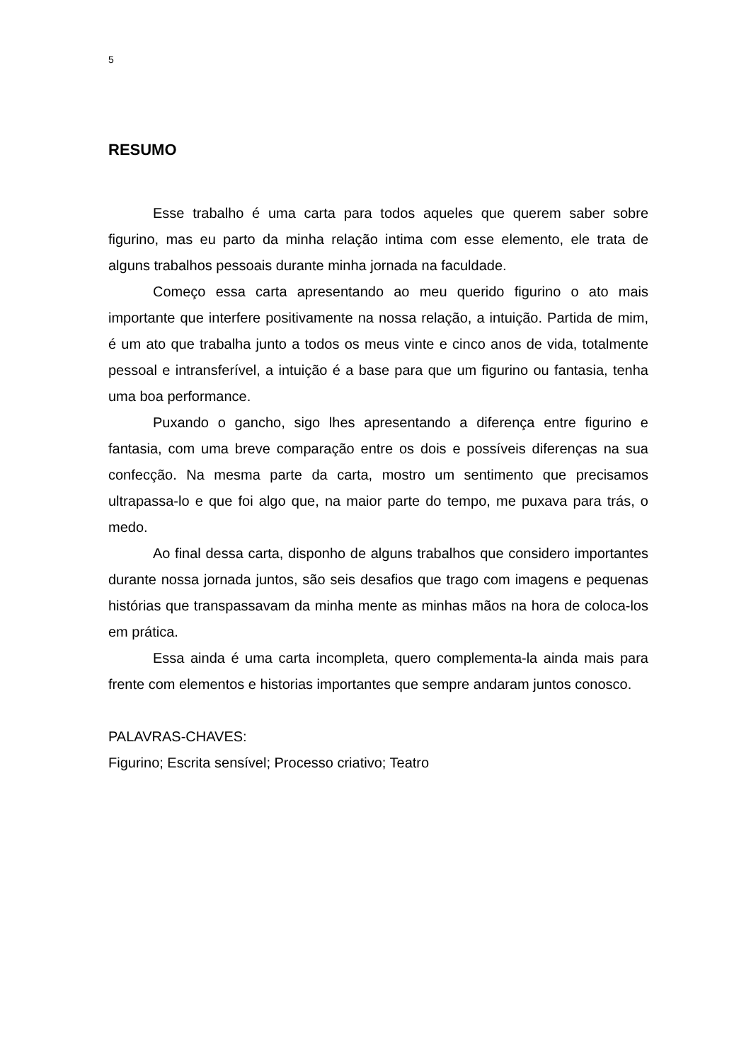5
RESUMO
Esse trabalho é uma carta para todos aqueles que querem saber sobre figurino, mas eu parto da minha relação intima com esse elemento, ele trata de alguns trabalhos pessoais durante minha jornada na faculdade.
Começo essa carta apresentando ao meu querido figurino o ato mais importante que interfere positivamente na nossa relação, a intuição. Partida de mim, é um ato que trabalha junto a todos os meus vinte e cinco anos de vida, totalmente pessoal e intransferível, a intuição é a base para que um figurino ou fantasia, tenha uma boa performance.
Puxando o gancho, sigo lhes apresentando a diferença entre figurino e fantasia, com uma breve comparação entre os dois e possíveis diferenças na sua confecção. Na mesma parte da carta, mostro um sentimento que precisamos ultrapassa-lo e que foi algo que, na maior parte do tempo, me puxava para trás, o medo.
Ao final dessa carta, disponho de alguns trabalhos que considero importantes durante nossa jornada juntos, são seis desafios que trago com imagens e pequenas histórias que transpassavam da minha mente as minhas mãos na hora de coloca-los em prática.
Essa ainda é uma carta incompleta, quero complementa-la ainda mais para frente com elementos e historias importantes que sempre andaram juntos conosco.
PALAVRAS-CHAVES:
Figurino; Escrita sensível; Processo criativo; Teatro